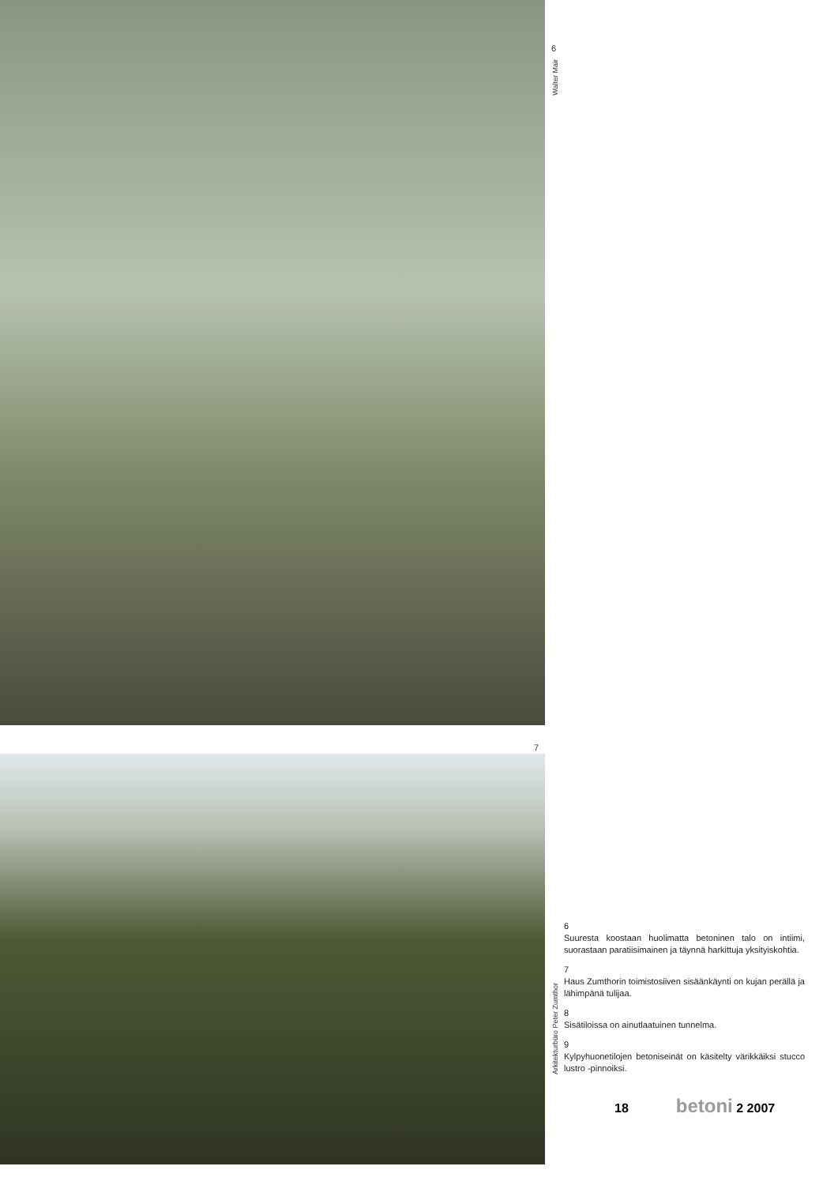7
6
Walter Mair
Arkitekturbüro Peter Zumthor
6
Suuresta koostaan huolimatta betoninen talo on intiimi, suorastaan paratiisimainen ja täynnä harkittuja yksityiskohtia.
7
Haus Zumthorin toimistosiiven sisäänkäynti on kujan perällä ja lähimpänä tulijaa.
8
Sisätiloissa on ainutlaatuinen tunnelma.
9
Kylpyhuonetilojen betoniseinät on käsitelty värikkäiksi stucco lustro -pinnoiksi.
18 betoni 2 2007